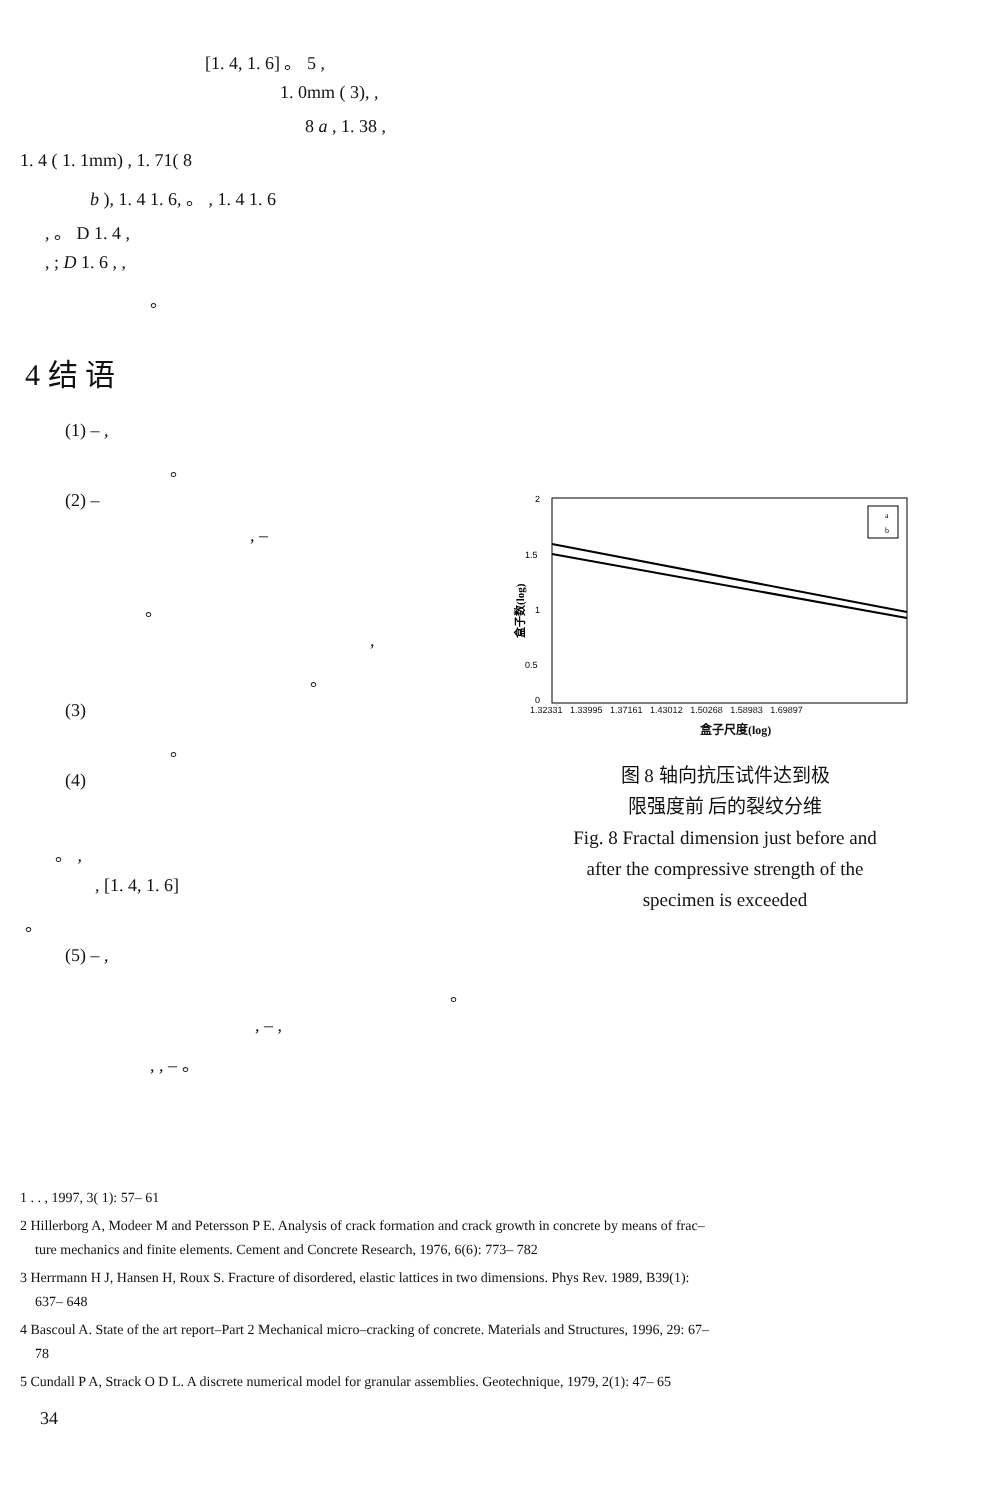[1. 4, 1. 6] 。 5 ,
1. 0mm ( 3), ,
8 a , 1. 38 ,
1. 4 ( 1. 1mm) , 1. 71( 8
b ), 1. 4 1. 6, 。 , 1. 4 1. 6
, 。 D 1. 4 ,
, ; D 1. 6 , ,
。
4 结 语
(1) – ,
。
(2) –
, –
。
,
。
(3)
。
(4)
。 ,
, [1. 4, 1. 6]
。
(5) – ,
。
, – ,
, , – 。
a
b
2
1.5
1
0.5
0
盒子数(log)
1.32331 1.33995 1.37161 1.43012 1.50268 1.58983 1.69897
盒子尺度(log)
图 8 轴向抗压试件达到极
限强度前 后的裂纹分维
Fig. 8 Fractal dimension just before and
after the compressive strength of the
specimen is exceeded
1 . . , 1997, 3( 1): 57– 61
2 Hillerborg A, Modeer M and Petersson P E. Analysis of crack formation and crack growth in concrete by means of frac–
ture mechanics and finite elements. Cement and Concrete Research, 1976, 6(6): 773– 782
3 Herrmann H J, Hansen H, Roux S. Fracture of disordered, elastic lattices in two dimensions. Phys Rev. 1989, B39(1):
637– 648
4 Bascoul A. State of the art report–Part 2 Mechanical micro–cracking of concrete. Materials and Structures, 1996, 29: 67–
78
5 Cundall P A, Strack O D L. A discrete numerical model for granular assemblies. Geotechnique, 1979, 2(1): 47– 65
34